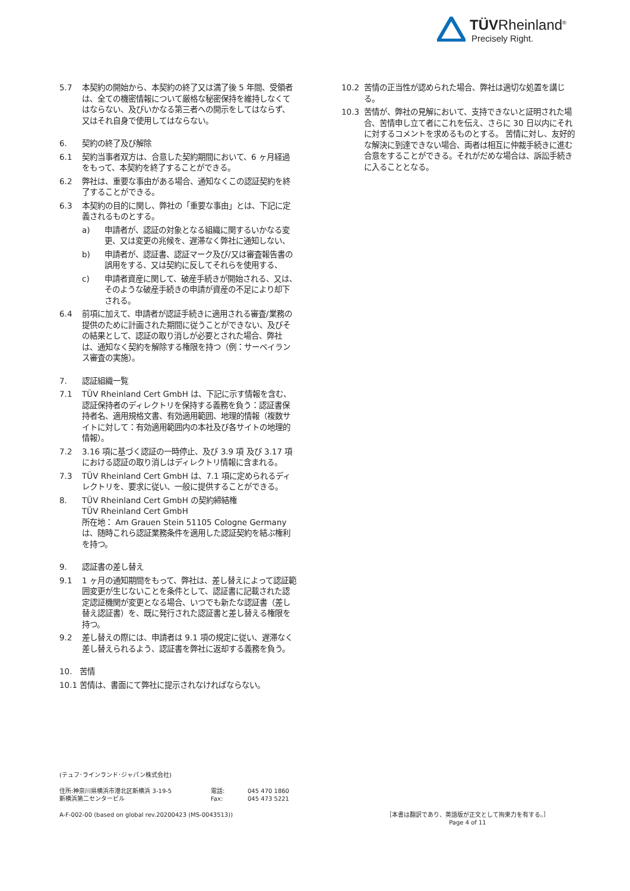TÜVRheinland<sup>®</sup>
Precisely Right.
5.7 本契約の開始から、本契約の終了又は満了後 5 年間、受領者は、全ての機密情報について厳格な秘密保持を維持しなくてはならない、及びいかなる第三者への開示をしてはならず、又はそれ自身で使用してはならない。
6. 契約の終了及び解除
6.1 契約当事者双方は、合意した契約期間において、6 ヶ月経過をもって、本契約を終了することができる。
6.2 弊社は、重要な事由がある場合、通知なくこの認証契約を終了することができる。
6.3 本契約の目的に関し、弊社の「重要な事由」とは、下記に定義されるものとする。
a) 申請者が、認証の対象となる組織に関するいかなる変更、又は変更の兆候を、遅滞なく弊社に通知しない、
b) 申請者が、認証書、認証マーク及び/又は審査報告書の誤用をする、又は契約に反してそれらを使用する、
c) 申請者資産に関して、破産手続きが開始される、又は、そのような破産手続きの申請が資産の不足により却下される。
6.4 前項に加えて、申請者が認証手続きに適用される審査/業務の提供のために計画された期間に従うことができない、及びその結果として、認証の取り消しが必要とされた場合、弊社は、通知なく契約を解除する権限を持つ（例：サーベイランス審査の実施）。
7. 認証組織一覧
7.1 TÜV Rheinland Cert GmbH は、下記に示す情報を含む、認証保持者のディレクトリを保持する義務を負う：認証書保持者名、適用規格文書、有効適用範囲、地理的情報（複数サイトに対して：有効適用範囲内の本社及び各サイトの地理的情報）。
7.2 3.16 項に基づく認証の一時停止、及び 3.9 項 及び 3.17 項における認証の取り消しはディレクトリ情報に含まれる。
7.3 TÜV Rheinland Cert GmbH は、7.1 項に定められるディレクトリを、要求に従い、一般に提供することができる。
8. TÜV Rheinland Cert GmbH の契約締結権
TÜV Rheinland Cert GmbH
所在地： Am Grauen Stein 51105 Cologne Germany
は、随時これら認証業務条件を適用した認証契約を結ぶ権利を持つ。
9. 認証書の差し替え
9.1 1 ヶ月の通知期間をもって、弊社は、差し替えによって認証範囲変更が生じないことを条件として、認証書に記載された認定認証機関が変更となる場合、いつでも新たな認証書（差し替え認証書）を、既に発行された認証書と差し替える権限を持つ。
9.2 差し替えの際には、申請者は 9.1 項の規定に従い、遅滞なく差し替えられるよう、認証書を弊社に返却する義務を負う。
10. 苦情
10.1 苦情は、書面にて弊社に提示されなければならない。
10.2 苦情の正当性が認められた場合、弊社は適切な処置を講じる。
10.3 苦情が、弊社の見解において、支持できないと証明された場合、苦情申し立て者にこれを伝え、さらに 30 日以内にそれに対するコメントを求めるものとする。 苦情に対し、友好的な解決に到達できない場合、両者は相互に仲裁手続きに進む合意をすることができる。それがだめな場合は、訴訟手続きに入ることとなる。
(テュフ･ラインランド･ジャパン株式会社)
住所:神奈川県横浜市港北区新横浜 3-19-5
新横浜第二センタービル
電話:
Fax:
045 470 1860
045 473 5221
A-F-002-00 (based on global rev.20200423 (MS-0043513))
［本書は翻訳であり、英語版が正文として拘束力を有する。］
Page 4 of 11